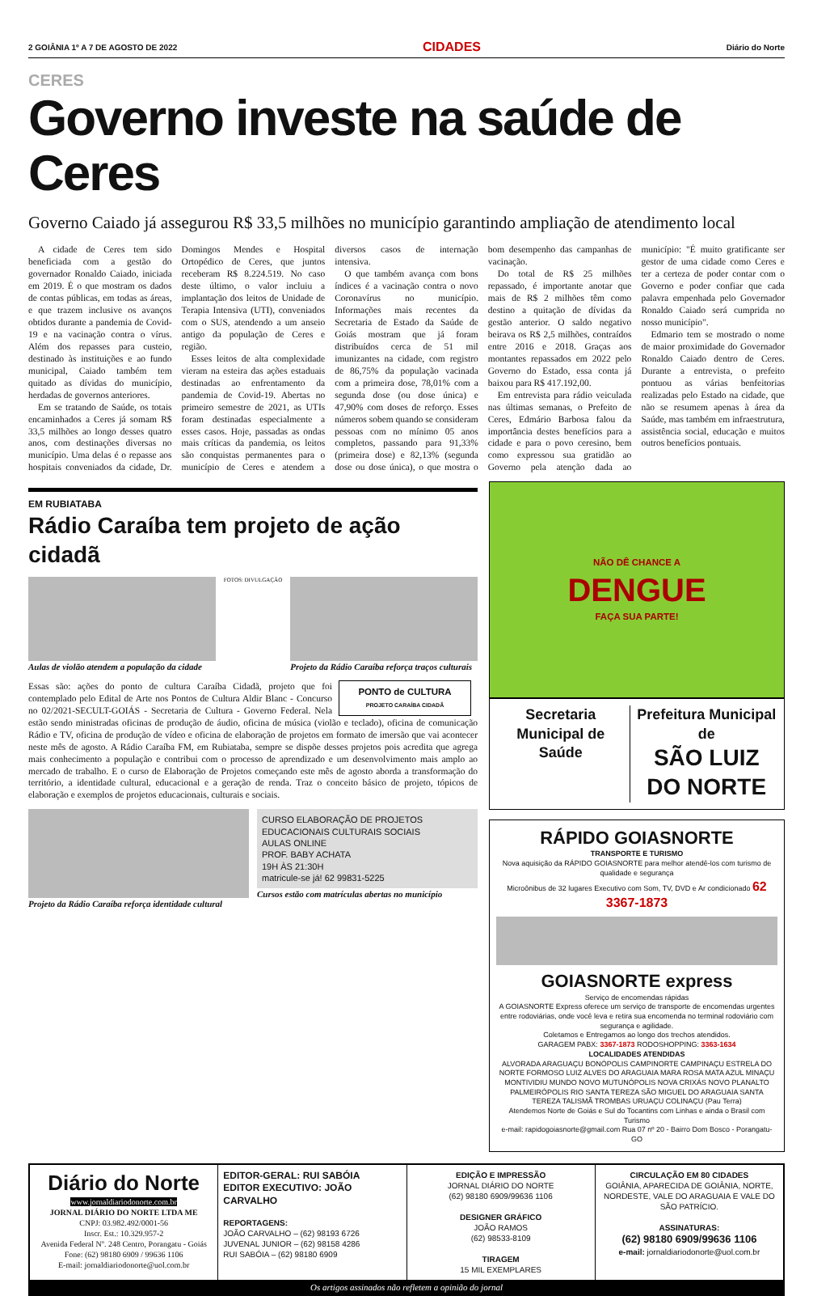2 GOIÂNIA 1º A 7 DE AGOSTO DE 2022 CIDADES Diário do Norte
CERES
Governo investe na saúde de Ceres
Governo Caiado já assegurou R$ 33,5 milhões no município garantindo ampliação de atendimento local
A cidade de Ceres tem sido beneficiada com a gestão do governador Ronaldo Caiado, iniciada em 2019. É o que mostram os dados de contas públicas, em todas as áreas, e que trazem inclusive os avanços obtidos durante a pandemia de Covid-19 e na vacinação contra o vírus. Além dos repasses para custeio, destinado às instituições e ao fundo municipal, Caiado também tem quitado as dívidas do município, herdadas de governos anteriores.
Em se tratando de Saúde, os totais encaminhados a Ceres já somam R$ 33,5 milhões ao longo desses quatro anos, com destinações diversas no município. Uma delas é o repasse aos hospitais conveniados da cidade, Dr. Domingos Mendes e Hospital Ortopédico de Ceres, que juntos receberam R$ 8.224.519. No caso deste último, o valor incluiu a implantação dos leitos de Unidade de Terapia Intensiva (UTI), conveniados com o SUS, atendendo a um anseio antigo da população de Ceres e região.
Esses leitos de alta complexidade vieram na esteira das ações estaduais destinadas ao enfrentamento da pandemia de Covid-19. Abertas no primeiro semestre de 2021, as UTIs foram destinadas especialmente a esses casos. Hoje, passadas as ondas mais críticas da pandemia, os leitos são conquistas permanentes para o município de Ceres e atendem a diversos casos de internação intensiva.
O que também avança com bons índices é a vacinação contra o novo Coronavírus no município. Informações mais recentes da Secretaria de Estado da Saúde de Goiás mostram que já foram distribuídos cerca de 51 mil imunizantes na cidade, com registro de 86,75% da população vacinada com a primeira dose, 78,01% com a segunda dose (ou dose única) e 47,90% com doses de reforço. Esses números sobem quando se consideram pessoas com no mínimo 05 anos completos, passando para 91,33% (primeira dose) e 82,13% (segunda dose ou dose única), o que mostra o bom desempenho das campanhas de vacinação.
Do total de R$ 25 milhões repassado, é importante anotar que mais de R$ 2 milhões têm como destino a quitação de dívidas da gestão anterior. O saldo negativo beirava os R$ 2,5 milhões, contraídos entre 2016 e 2018. Graças aos montantes repassados em 2022 pelo Governo do Estado, essa conta já baixou para R$ 417.192,00.
Em entrevista para rádio veiculada nas últimas semanas, o Prefeito de Ceres, Edmário Barbosa falou da importância destes benefícios para a cidade e para o povo ceresino, bem como expressou sua gratidão ao Governo pela atenção dada ao município: "É muito gratificante ser gestor de uma cidade como Ceres e ter a certeza de poder contar com o Governo e poder confiar que cada palavra empenhada pelo Governador Ronaldo Caiado será cumprida no nosso município".
Edmario tem se mostrado o nome de maior proximidade do Governador Ronaldo Caiado dentro de Ceres. Durante a entrevista, o prefeito pontuou as várias benfeitorias realizadas pelo Estado na cidade, que não se resumem apenas à área da Saúde, mas também em infraestrutura, assistência social, educação e muitos outros benefícios pontuais.
EM RUBIATABA
Rádio Caraíba tem projeto de ação cidadã
Aulas de violão atendem a população da cidade
FOTOS: DIVULGAÇÃO
Projeto da Rádio Caraíba reforça traços culturais
PONTO de CULTURA
PROJETO CARAÍBA CIDADÃ
Essas são: ações do ponto de cultura Caraíba Cidadã, projeto que foi contemplado pelo Edital de Arte nos Pontos de Cultura Aldir Blanc - Concurso no 02/2021-SECULT-GOIÁS - Secretaria de Cultura - Governo Federal. Nela estão sendo ministradas oficinas de produção de áudio, oficina de música (violão e teclado), oficina de comunicação Rádio e TV, oficina de produção de vídeo e oficina de elaboração de projetos em formato de imersão que vai acontecer neste mês de agosto. A Rádio Caraíba FM, em Rubiataba, sempre se dispõe desses projetos pois acredita que agrega mais conhecimento a população e contribui com o processo de aprendizado e um desenvolvimento mais amplo ao mercado de trabalho. E o curso de Elaboração de Projetos começando este mês de agosto aborda a transformação do território, a identidade cultural, educacional e a geração de renda. Traz o conceito básico de projeto, tópicos de elaboração e exemplos de projetos educacionais, culturais e sociais.
Projeto da Rádio Caraíba reforça identidade cultural
CURSO ELABORAÇÃO DE PROJETOS
EDUCACIONAIS CULTURAIS SOCIAIS
AULAS ONLINE
PROF. BABY ACHATA
19H ÀS 21:30H
matricule-se já! 62 99831-5225
Cursos estão com matrículas abertas no município
NÃO DÊ CHANCE A
DENGUE
FAÇA SUA PARTE!
Secretaria Municipal de Saúde Prefeitura Municipal de
SÃO LUIZ DO NORTE
RÁPIDO GOIASNORTE
TRANSPORTE E TURISMO
Nova aquisição da RÁPIDO GOIASNORTE para melhor atendê-los com turismo de qualidade e segurança
Microônibus de 32 lugares Executivo com Som, TV, DVD e Ar condicionado 62 3367-1873
GOIASNORTE express
Serviço de encomendas rápidas
A GOIASNORTE Express oferece um serviço de transporte de encomendas urgentes entre rodoviárias, onde você leva e retira sua encomenda no terminal rodoviário com segurança e agilidade.
Coletamos e Entregamos ao longo dos trechos atendidos.
GARAGEM PABX: 3367-1873 RODOSHOPPING: 3363-1634
LOCALIDADES ATENDIDAS
ALVORADA ARAGUAÇU BONÓPOLIS CAMPINORTE CAMPINAÇU ESTRELA DO NORTE FORMOSO LUIZ ALVES DO ARAGUAIA MARA ROSA MATA AZUL MINAÇU MONTIVIDIU MUNDO NOVO MUTUNÓPOLIS NOVA CRIXÁS NOVO PLANALTO PALMEIRÓPOLIS RIO SANTA TEREZA SÃO MIGUEL DO ARAGUAIA SANTA TEREZA TALISMÃ TROMBAS URUAÇU COLINAÇU (Pau Terra)
Atendemos Norte de Goiás e Sul do Tocantins com Linhas e ainda o Brasil com Turismo
e-mail: rapidogoiasnorte@gmail.com Rua 07 nº 20 - Bairro Dom Bosco - Porangatu-GO
Diário do Norte
www.jornaldiariodonorte.com.br
JORNAL DIÁRIO DO NORTE LTDA ME
CNPJ: 03.982.492/0001-56
Inscr. Est.: 10.329.957-2
Avenida Federal Nº. 248 Centro, Porangatu - Goiás
Fone: (62) 98180 6909 / 99636 1106
E-mail: jornaldiariodonorte@uol.com.br
EDITOR-GERAL: RUI SABÓIA
EDITOR EXECUTIVO: JOÃO CARVALHO
REPORTAGENS:
JOÃO CARVALHO – (62) 98193 6726
JUVENAL JUNIOR – (62) 98158 4286
RUI SABÓIA – (62) 98180 6909
EDIÇÃO E IMPRESSÃO
JORNAL DIÁRIO DO NORTE
(62) 98180 6909/99636 1106
DESIGNER GRÁFICO
JOÃO RAMOS
(62) 98533-8109
TIRAGEM
15 MIL EXEMPLARES
CIRCULAÇÃO EM 80 CIDADES
GOIÂNIA, APARECIDA DE GOIÂNIA, NORTE, NORDESTE, VALE DO ARAGUAIA E VALE DO SÃO PATRÍCIO.
ASSINATURAS:
(62) 98180 6909/99636 1106
e-mail: jornaldiariodonorte@uol.com.br
Os artigos assinados não refletem a opinião do jornal